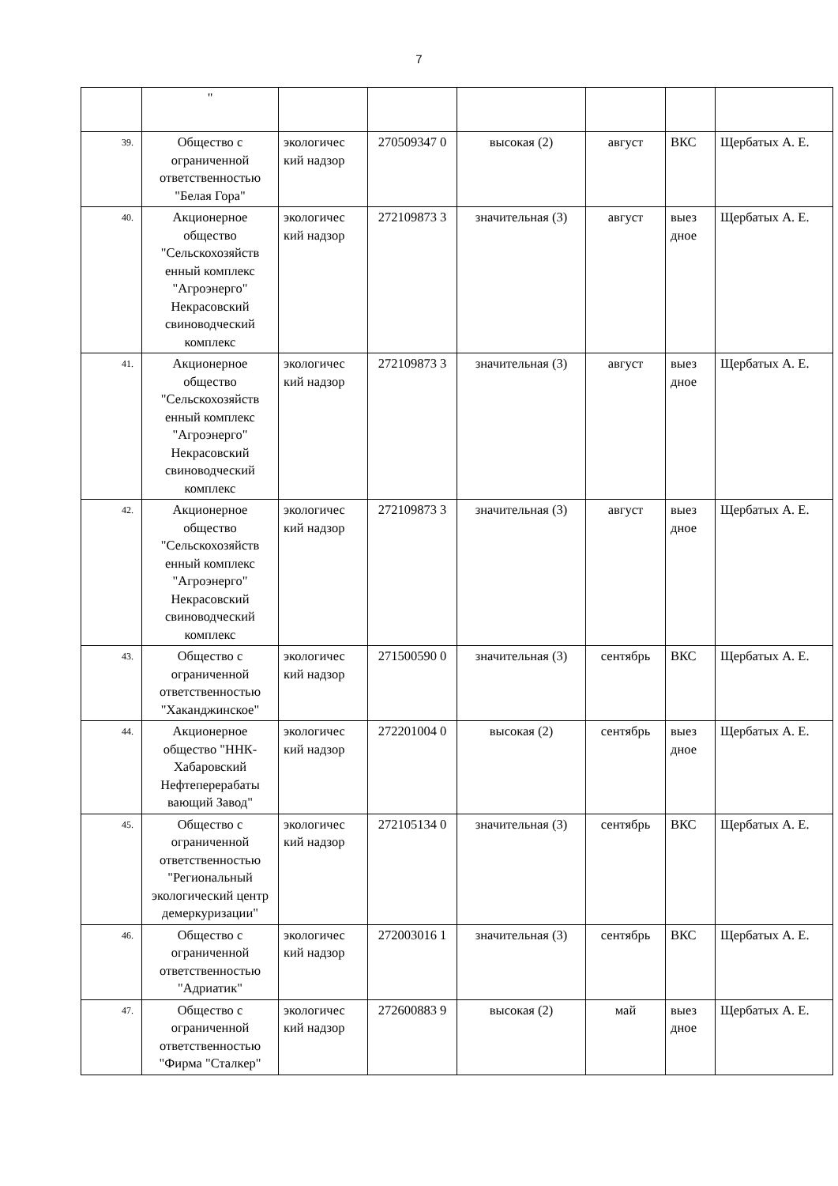7
| | " | | | | | | |
| 39. | Общество с ограниченной ответственностью "Белая Гора" | экологичес кий надзор | 270509347 0 | высокая (2) | август | ВКС | Щербатых А. Е. |
| 40. | Акционерное общество "Сельскохозяйств енный комплекс "Агроэнерго" Некрасовский свиноводческий комплекс | экологичес кий надзор | 272109873 3 | значительная (3) | август | выез дное | Щербатых А. Е. |
| 41. | Акционерное общество "Сельскохозяйств енный комплекс "Агроэнерго" Некрасовский свиноводческий комплекс | экологичес кий надзор | 272109873 3 | значительная (3) | август | выез дное | Щербатых А. Е. |
| 42. | Акционерное общество "Сельскохозяйств енный комплекс "Агроэнерго" Некрасовский свиноводческий комплекс | экологичес кий надзор | 272109873 3 | значительная (3) | август | выез дное | Щербатых А. Е. |
| 43. | Общество с ограниченной ответственностью "Хаканджинское" | экологичес кий надзор | 271500590 0 | значительная (3) | сентябрь | ВКС | Щербатых А. Е. |
| 44. | Акционерное общество "ННК-Хабаровский Нефтеперерабаты вающий Завод" | экологичес кий надзор | 272201004 0 | высокая (2) | сентябрь | выез дное | Щербатых А. Е. |
| 45. | Общество с ограниченной ответственностью "Региональный экологический центр демеркуризации" | экологичес кий надзор | 272105134 0 | значительная (3) | сентябрь | ВКС | Щербатых А. Е. |
| 46. | Общество с ограниченной ответственностью "Адриатик" | экологичес кий надзор | 272003016 1 | значительная (3) | сентябрь | ВКС | Щербатых А. Е. |
| 47. | Общество с ограниченной ответственностью "Фирма "Сталкер" | экологичес кий надзор | 272600883 9 | высокая (2) | май | выез дное | Щербатых А. Е. |